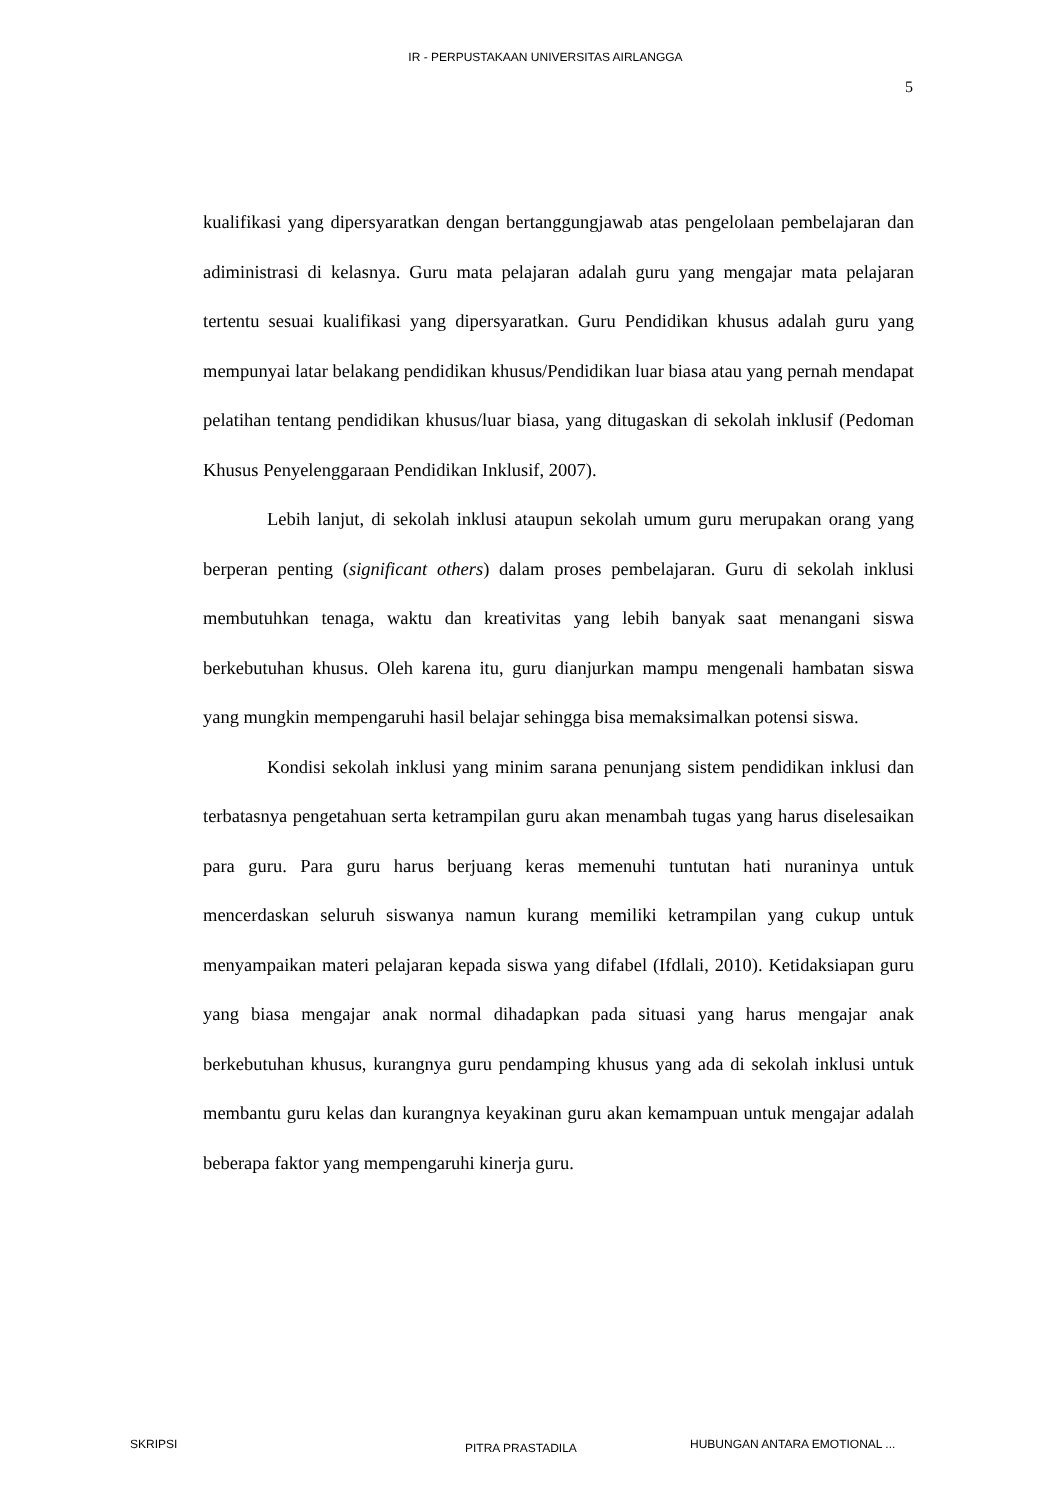IR - PERPUSTAKAAN UNIVERSITAS AIRLANGGA
5
kualifikasi yang dipersyaratkan dengan bertanggungjawab atas pengelolaan pembelajaran dan adiministrasi di kelasnya. Guru mata pelajaran adalah guru yang mengajar mata pelajaran tertentu sesuai kualifikasi yang dipersyaratkan. Guru Pendidikan khusus adalah guru yang mempunyai latar belakang pendidikan khusus/Pendidikan luar biasa atau yang pernah mendapat pelatihan tentang pendidikan khusus/luar biasa, yang ditugaskan di sekolah inklusif (Pedoman Khusus Penyelenggaraan Pendidikan Inklusif, 2007).
Lebih lanjut, di sekolah inklusi ataupun sekolah umum guru merupakan orang yang berperan penting (significant others) dalam proses pembelajaran. Guru di sekolah inklusi membutuhkan tenaga, waktu dan kreativitas yang lebih banyak saat menangani siswa berkebutuhan khusus. Oleh karena itu, guru dianjurkan mampu mengenali hambatan siswa yang mungkin mempengaruhi hasil belajar sehingga bisa memaksimalkan potensi siswa.
Kondisi sekolah inklusi yang minim sarana penunjang sistem pendidikan inklusi dan terbatasnya pengetahuan serta ketrampilan guru akan menambah tugas yang harus diselesaikan para guru. Para guru harus berjuang keras memenuhi tuntutan hati nuraninya untuk mencerdaskan seluruh siswanya namun kurang memiliki ketrampilan yang cukup untuk menyampaikan materi pelajaran kepada siswa yang difabel (Ifdlali, 2010). Ketidaksiapan guru yang biasa mengajar anak normal dihadapkan pada situasi yang harus mengajar anak berkebutuhan khusus, kurangnya guru pendamping khusus yang ada di sekolah inklusi untuk membantu guru kelas dan kurangnya keyakinan guru akan kemampuan untuk mengajar adalah beberapa faktor yang mempengaruhi kinerja guru.
SKRIPSI PITRA PRASTADILA HUBUNGAN ANTARA EMOTIONAL ...